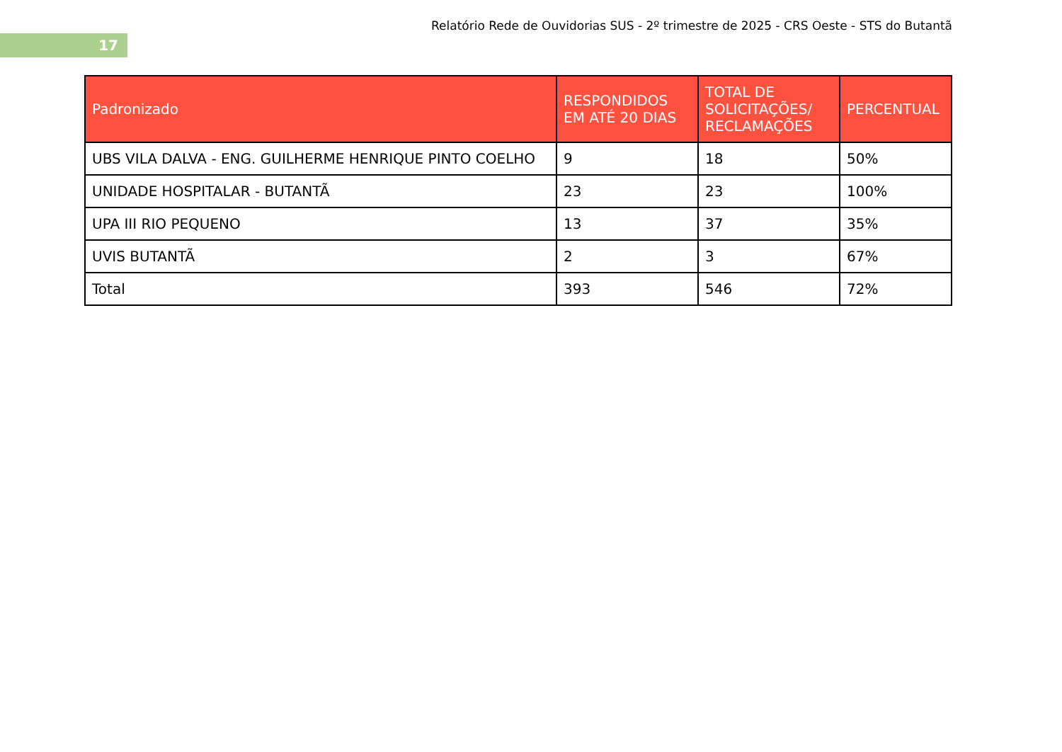Relatório Rede de Ouvidorias SUS - 2º trimestre de 2025 - CRS Oeste - STS do Butantã
17
| Padronizado | RESPONDIDOS EM ATÉ 20 DIAS | TOTAL DE SOLICITAÇÕES/ RECLAMAÇÕES | PERCENTUAL |
| --- | --- | --- | --- |
| UBS VILA DALVA - ENG. GUILHERME HENRIQUE PINTO COELHO | 9 | 18 | 50% |
| UNIDADE HOSPITALAR - BUTANTÃ | 23 | 23 | 100% |
| UPA III RIO PEQUENO | 13 | 37 | 35% |
| UVIS BUTANTÃ | 2 | 3 | 67% |
| Total | 393 | 546 | 72% |